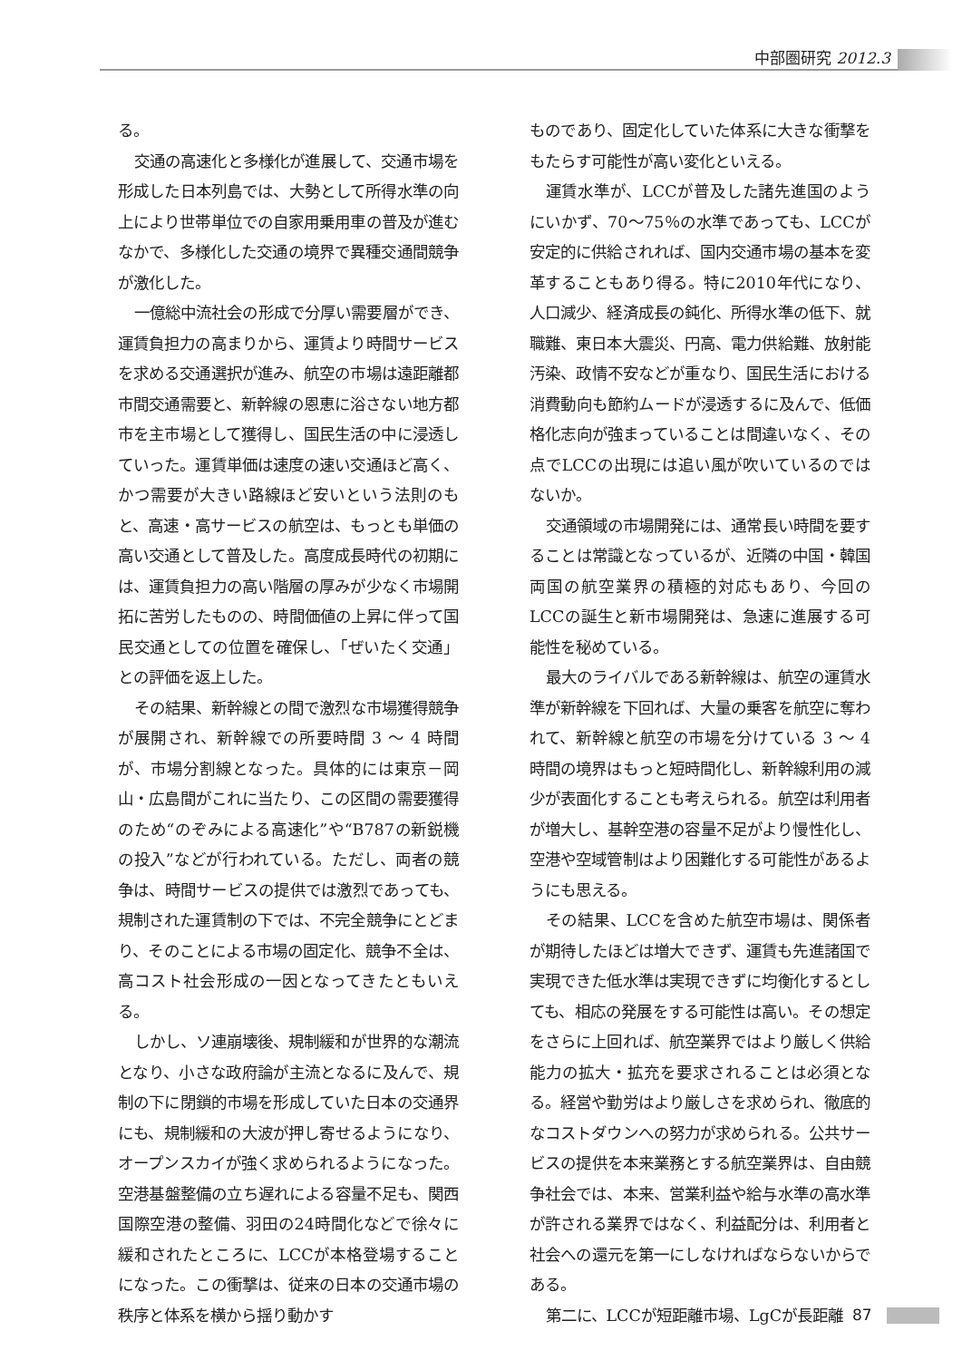中部圏研究 2012.3
る。
交通の高速化と多様化が進展して、交通市場を形成した日本列島では、大勢として所得水準の向上により世帯単位での自家用乗用車の普及が進むなかで、多様化した交通の境界で異種交通間競争が激化した。
一億総中流社会の形成で分厚い需要層ができ、運賃負担力の高まりから、運賃より時間サービスを求める交通選択が進み、航空の市場は遠距離都市間交通需要と、新幹線の恩恵に浴さない地方都市を主市場として獲得し、国民生活の中に浸透していった。運賃単価は速度の速い交通ほど高く、かつ需要が大きい路線ほど安いという法則のもと、高速・高サービスの航空は、もっとも単価の高い交通として普及した。高度成長時代の初期には、運賃負担力の高い階層の厚みが少なく市場開拓に苦労したものの、時間価値の上昇に伴って国民交通としての位置を確保し、「ぜいたく交通」との評価を返上した。
その結果、新幹線との間で激烈な市場獲得競争が展開され、新幹線での所要時間 3 ～ 4 時間が、市場分割線となった。具体的には東京－岡山・広島間がこれに当たり、この区間の需要獲得のため“のぞみによる高速化”や“B787の新鋭機の投入”などが行われている。ただし、両者の競争は、時間サービスの提供では激烈であっても、規制された運賃制の下では、不完全競争にとどまり、そのことによる市場の固定化、競争不全は、高コスト社会形成の一因となってきたともいえる。
しかし、ソ連崩壊後、規制緩和が世界的な潮流となり、小さな政府論が主流となるに及んで、規制の下に閉鎖的市場を形成していた日本の交通界にも、規制緩和の大波が押し寄せるようになり、オープンスカイが強く求められるようになった。空港基盤整備の立ち遅れによる容量不足も、関西国際空港の整備、羽田の24時間化などで徐々に緩和されたところに、LCCが本格登場することになった。この衝撃は、従来の日本の交通市場の秩序と体系を横から揺り動かす
ものであり、固定化していた体系に大きな衝撃をもたらす可能性が高い変化といえる。
運賃水準が、LCCが普及した諸先進国のようにいかず、70～75％の水準であっても、LCCが安定的に供給されれば、国内交通市場の基本を変革することもあり得る。特に2010年代になり、人口減少、経済成長の鈍化、所得水準の低下、就職難、東日本大震災、円高、電力供給難、放射能汚染、政情不安などが重なり、国民生活における消費動向も節約ムードが浸透するに及んで、低価格化志向が強まっていることは間違いなく、その点でLCCの出現には追い風が吹いているのではないか。
交通領域の市場開発には、通常長い時間を要することは常識となっているが、近隣の中国・韓国両国の航空業界の積極的対応もあり、今回のLCCの誕生と新市場開発は、急速に進展する可能性を秘めている。
最大のライバルである新幹線は、航空の運賃水準が新幹線を下回れば、大量の乗客を航空に奪われて、新幹線と航空の市場を分けている 3 ～ 4 時間の境界はもっと短時間化し、新幹線利用の減少が表面化することも考えられる。航空は利用者が増大し、基幹空港の容量不足がより慢性化し、空港や空域管制はより困難化する可能性があるようにも思える。
その結果、LCCを含めた航空市場は、関係者が期待したほどは増大できず、運賃も先進諸国で実現できた低水準は実現できずに均衡化するとしても、相応の発展をする可能性は高い。その想定をさらに上回れば、航空業界ではより厳しく供給能力の拡大・拡充を要求されることは必須となる。経営や勤労はより厳しさを求められ、徹底的なコストダウンへの努力が求められる。公共サービスの提供を本来業務とする航空業界は、自由競争社会では、本来、営業利益や給与水準の高水準が許される業界ではなく、利益配分は、利用者と社会への還元を第一にしなければならないからである。
第二に、LCCが短距離市場、LgCが長距離
87